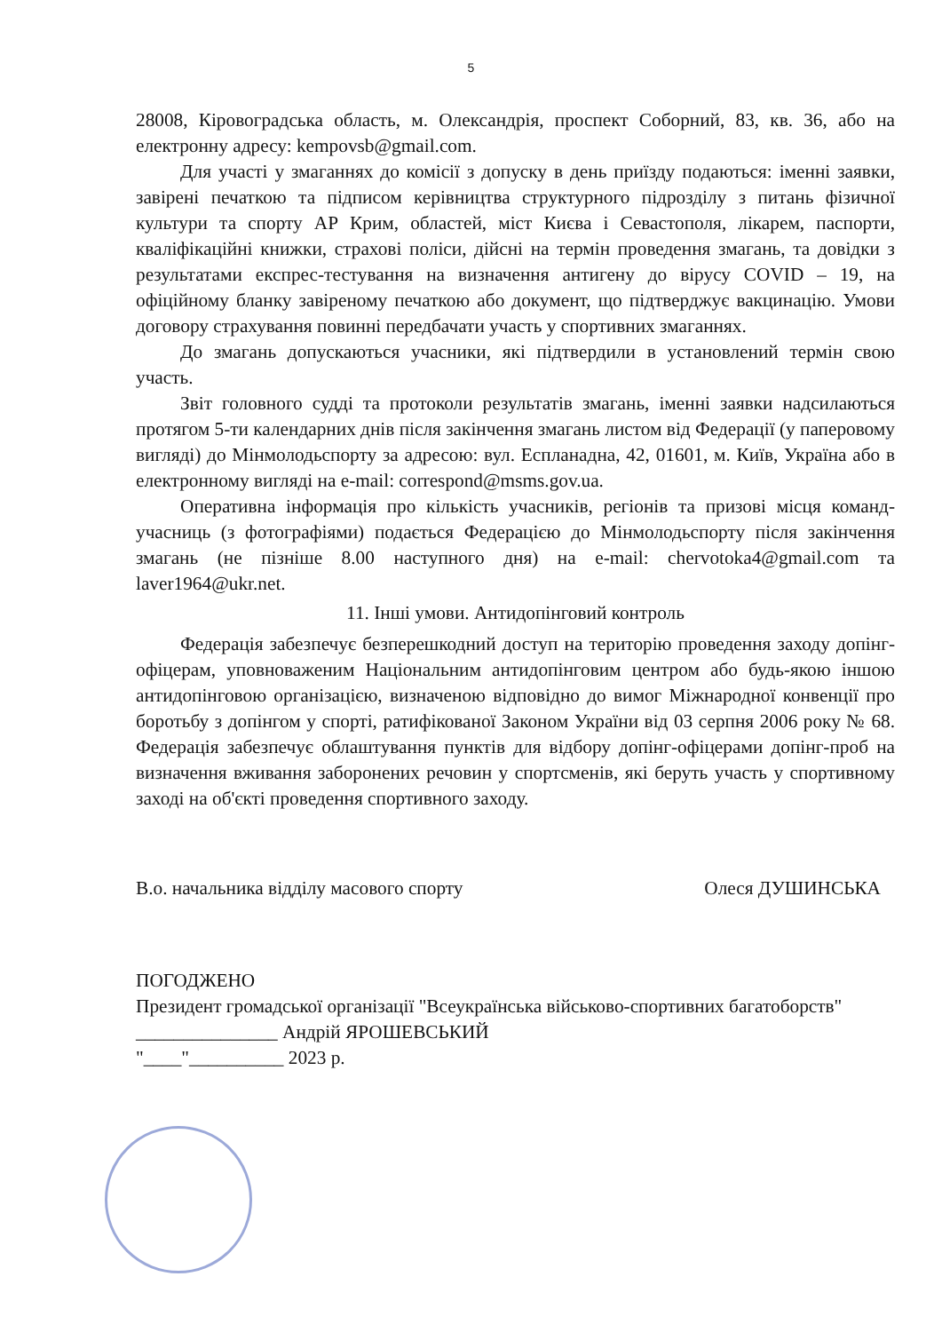5
28008, Кіровоградська область, м. Олександрія, проспект Соборний, 83, кв. 36, або на електронну адресу: kempovsb@gmail.com.
Для участі у змаганнях до комісії з допуску в день приїзду подаються: іменні заявки, завірені печаткою та підписом керівництва структурного підрозділу з питань фізичної культури та спорту АР Крим, областей, міст Києва і Севастополя, лікарем, паспорти, кваліфікаційні книжки, страхові поліси, дійсні на термін проведення змагань, та довідки з результатами експрес-тестування на визначення антигену до вірусу COVID – 19, на офіційному бланку завіреному печаткою або документ, що підтверджує вакцинацію. Умови договору страхування повинні передбачати участь у спортивних змаганнях.
До змагань допускаються учасники, які підтвердили в установлений термін свою участь.
Звіт головного судді та протоколи результатів змагань, іменні заявки надсилаються протягом 5-ти календарних днів після закінчення змагань листом від Федерації (у паперовому вигляді) до Мінмолодьспорту за адресою: вул. Еспланадна, 42, 01601, м. Київ, Україна або в електронному вигляді на e-mail: correspond@msms.gov.ua.
Оперативна інформація про кількість учасників, регіонів та призові місця команд-учасниць (з фотографіями) подається Федерацією до Мінмолодьспорту після закінчення змагань (не пізніше 8.00 наступного дня) на e-mail: chervotoka4@gmail.com та laver1964@ukr.net.
11. Інші умови. Антидопінговий контроль
Федерація забезпечує безперешкодний доступ на територію проведення заходу допінг-офіцерам, уповноваженим Національним антидопінговим центром або будь-якою іншою антидопінговою організацією, визначеною відповідно до вимог Міжнародної конвенції про боротьбу з допінгом у спорті, ратифікованої Законом України від 03 серпня 2006 року № 68. Федерація забезпечує облаштування пунктів для відбору допінг-офіцерами допінг-проб на визначення вживання заборонених речовин у спортсменів, які беруть участь у спортивному заході на об'єкті проведення спортивного заходу.
В.о. начальника відділу масового спорту Олеся ДУШИНСЬКА
ПОГОДЖЕНО
Президент громадської організації "Всеукраїнська військово-спортивних багатоборств"
_______________ Андрій ЯРОШЕВСЬКИЙ
"____"__________ 2023 р.